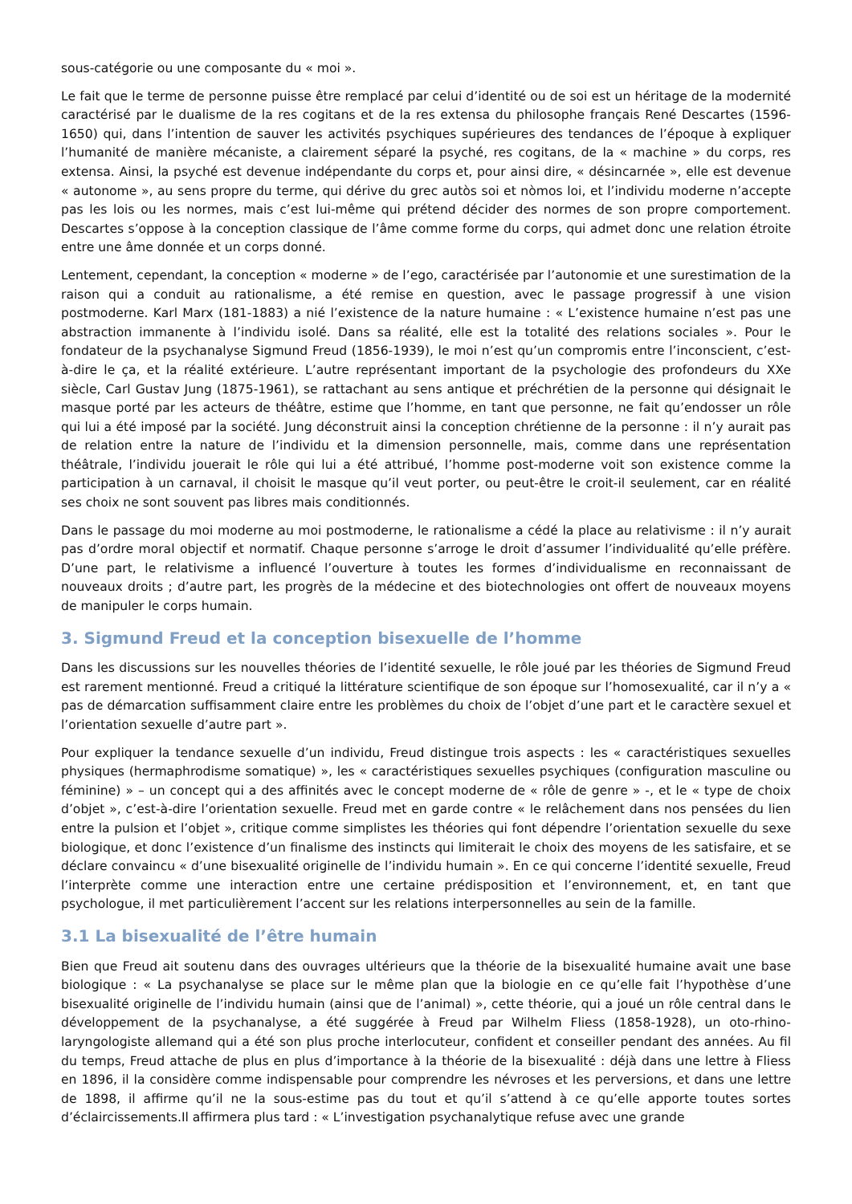sous-catégorie ou une composante du « moi ».
Le fait que le terme de personne puisse être remplacé par celui d’identité ou de soi est un héritage de la modernité caractérisé par le dualisme de la res cogitans et de la res extensa du philosophe français René Descartes (1596-1650) qui, dans l’intention de sauver les activités psychiques supérieures des tendances de l’époque à expliquer l’humanité de manière mécaniste, a clairement séparé la psyché, res cogitans, de la « machine » du corps, res extensa. Ainsi, la psyché est devenue indépendante du corps et, pour ainsi dire, « désincarnée », elle est devenue « autonome », au sens propre du terme, qui dérive du grec autòs soi et nòmos loi, et l’individu moderne n’accepte pas les lois ou les normes, mais c’est lui-même qui prétend décider des normes de son propre comportement. Descartes s’oppose à la conception classique de l’âme comme forme du corps, qui admet donc une relation étroite entre une âme donnée et un corps donné.
Lentement, cependant, la conception « moderne » de l’ego, caractérisée par l’autonomie et une surestimation de la raison qui a conduit au rationalisme, a été remise en question, avec le passage progressif à une vision postmoderne. Karl Marx (181-1883) a nié l’existence de la nature humaine : « L’existence humaine n’est pas une abstraction immanente à l’individu isolé. Dans sa réalité, elle est la totalité des relations sociales ». Pour le fondateur de la psychanalyse Sigmund Freud (1856-1939), le moi n’est qu’un compromis entre l’inconscient, c’est-à-dire le ça, et la réalité extérieure. L’autre représentant important de la psychologie des profondeurs du XXe siècle, Carl Gustav Jung (1875-1961), se rattachant au sens antique et préchrétien de la personne qui désignait le masque porté par les acteurs de théâtre, estime que l’homme, en tant que personne, ne fait qu’endosser un rôle qui lui a été imposé par la société. Jung déconstruit ainsi la conception chrétienne de la personne : il n’y aurait pas de relation entre la nature de l’individu et la dimension personnelle, mais, comme dans une représentation théâtrale, l’individu jouerait le rôle qui lui a été attribué, l’homme post-moderne voit son existence comme la participation à un carnaval, il choisit le masque qu’il veut porter, ou peut-être le croit-il seulement, car en réalité ses choix ne sont souvent pas libres mais conditionnés.
Dans le passage du moi moderne au moi postmoderne, le rationalisme a cédé la place au relativisme : il n’y aurait pas d’ordre moral objectif et normatif. Chaque personne s’arroge le droit d’assumer l’individualité qu’elle préfère. D’une part, le relativisme a influencé l’ouverture à toutes les formes d’individualisme en reconnaissant de nouveaux droits ; d’autre part, les progrès de la médecine et des biotechnologies ont offert de nouveaux moyens de manipuler le corps humain.
3. Sigmund Freud et la conception bisexuelle de l’homme
Dans les discussions sur les nouvelles théories de l’identité sexuelle, le rôle joué par les théories de Sigmund Freud est rarement mentionné. Freud a critiqué la littérature scientifique de son époque sur l’homosexualité, car il n’y a « pas de démarcation suffisamment claire entre les problèmes du choix de l’objet d’une part et le caractère sexuel et l’orientation sexuelle d’autre part ».
Pour expliquer la tendance sexuelle d’un individu, Freud distingue trois aspects : les « caractéristiques sexuelles physiques (hermaphrodisme somatique) », les « caractéristiques sexuelles psychiques (configuration masculine ou féminine) » – un concept qui a des affinités avec le concept moderne de « rôle de genre » -, et le « type de choix d’objet », c’est-à-dire l’orientation sexuelle. Freud met en garde contre « le relâchement dans nos pensées du lien entre la pulsion et l’objet », critique comme simplistes les théories qui font dépendre l’orientation sexuelle du sexe biologique, et donc l’existence d’un finalisme des instincts qui limiterait le choix des moyens de les satisfaire, et se déclare convaincu « d’une bisexualité originelle de l’individu humain ». En ce qui concerne l’identité sexuelle, Freud l’interprète comme une interaction entre une certaine prédisposition et l’environnement, et, en tant que psychologue, il met particulièrement l’accent sur les relations interpersonnelles au sein de la famille.
3.1 La bisexualité de l’être humain
Bien que Freud ait soutenu dans des ouvrages ultérieurs que la théorie de la bisexualité humaine avait une base biologique : « La psychanalyse se place sur le même plan que la biologie en ce qu’elle fait l’hypothèse d’une bisexualité originelle de l’individu humain (ainsi que de l’animal) », cette théorie, qui a joué un rôle central dans le développement de la psychanalyse, a été suggérée à Freud par Wilhelm Fliess (1858-1928), un oto-rhino-laryngologiste allemand qui a été son plus proche interlocuteur, confident et conseiller pendant des années. Au fil du temps, Freud attache de plus en plus d’importance à la théorie de la bisexualité : déjà dans une lettre à Fliess en 1896, il la considère comme indispensable pour comprendre les névroses et les perversions, et dans une lettre de 1898, il affirme qu’il ne la sous-estime pas du tout et qu’il s’attend à ce qu’elle apporte toutes sortes d’éclaircissements.Il affirmera plus tard : « L’investigation psychanalytique refuse avec une grande